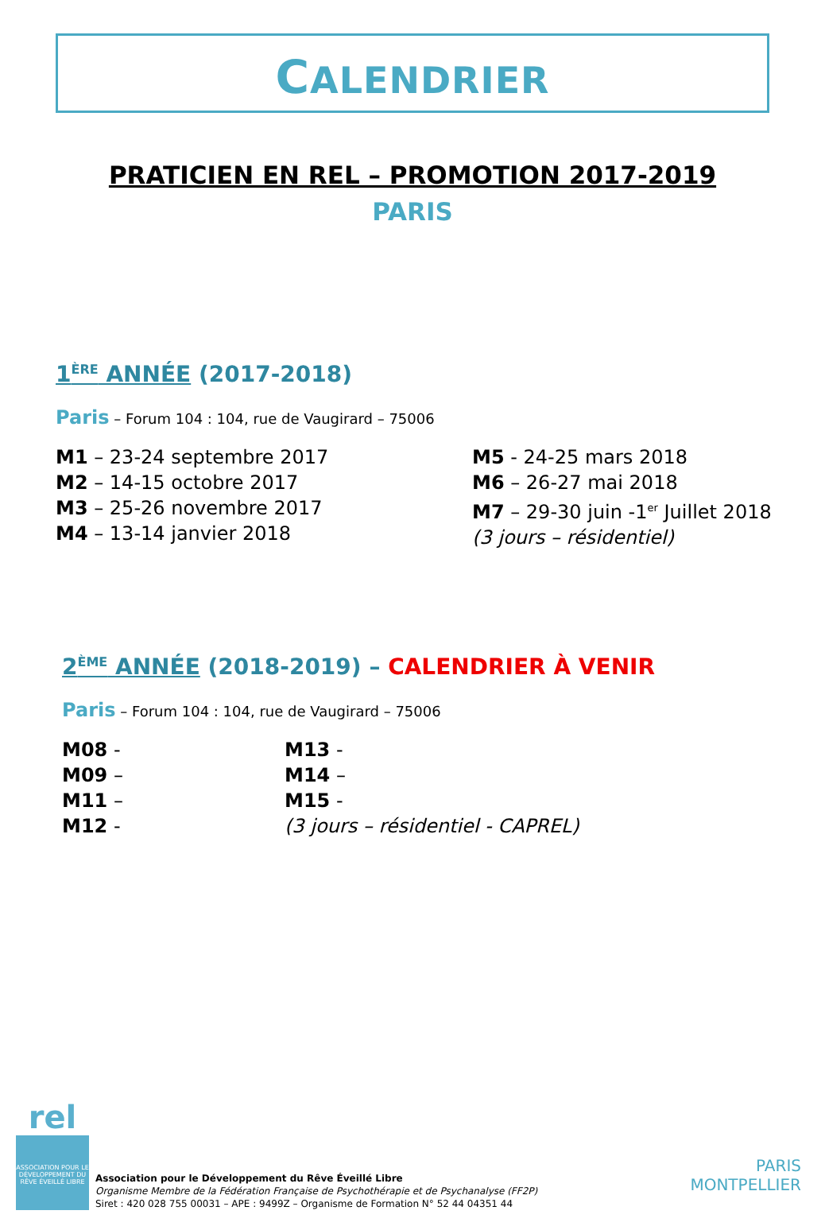CALENDRIER
PRATICIEN EN REL – PROMOTION 2017-2019
PARIS
1<sup>ÈRE</sup> ANNÉE (2017-2018)
Paris – Forum 104 : 104, rue de Vaugirard – 75006
M1 – 23-24 septembre 2017
M2 – 14-15 octobre 2017
M3 – 25-26 novembre 2017
M4 – 13-14 janvier 2018
M5 - 24-25 mars 2018
M6 – 26-27 mai 2018
M7 – 29-30 juin -1<sup>er</sup> Juillet 2018
(3 jours – résidentiel)
2<sup>ÈME</sup> ANNÉE (2018-2019) – CALENDRIER À VENIR
Paris – Forum 104 : 104, rue de Vaugirard – 75006
M08 -
M09 –
M11 –
M12 -
M13 -
M14 –
M15 -
(3 jours – résidentiel - CAPREL)
rel
ASSOCIATION POUR LE DÉVELOPPEMENT DU RÊVE ÉVEILLÉ LIBRE
Association pour le Développement du Rêve Éveillé Libre
Organisme Membre de la Fédération Française de Psychothérapie et de Psychanalyse (FF2P)
Siret : 420 028 755 00031 – APE : 9499Z – Organisme de Formation N° 52 44 04351 44
PARIS
MONTPELLIER